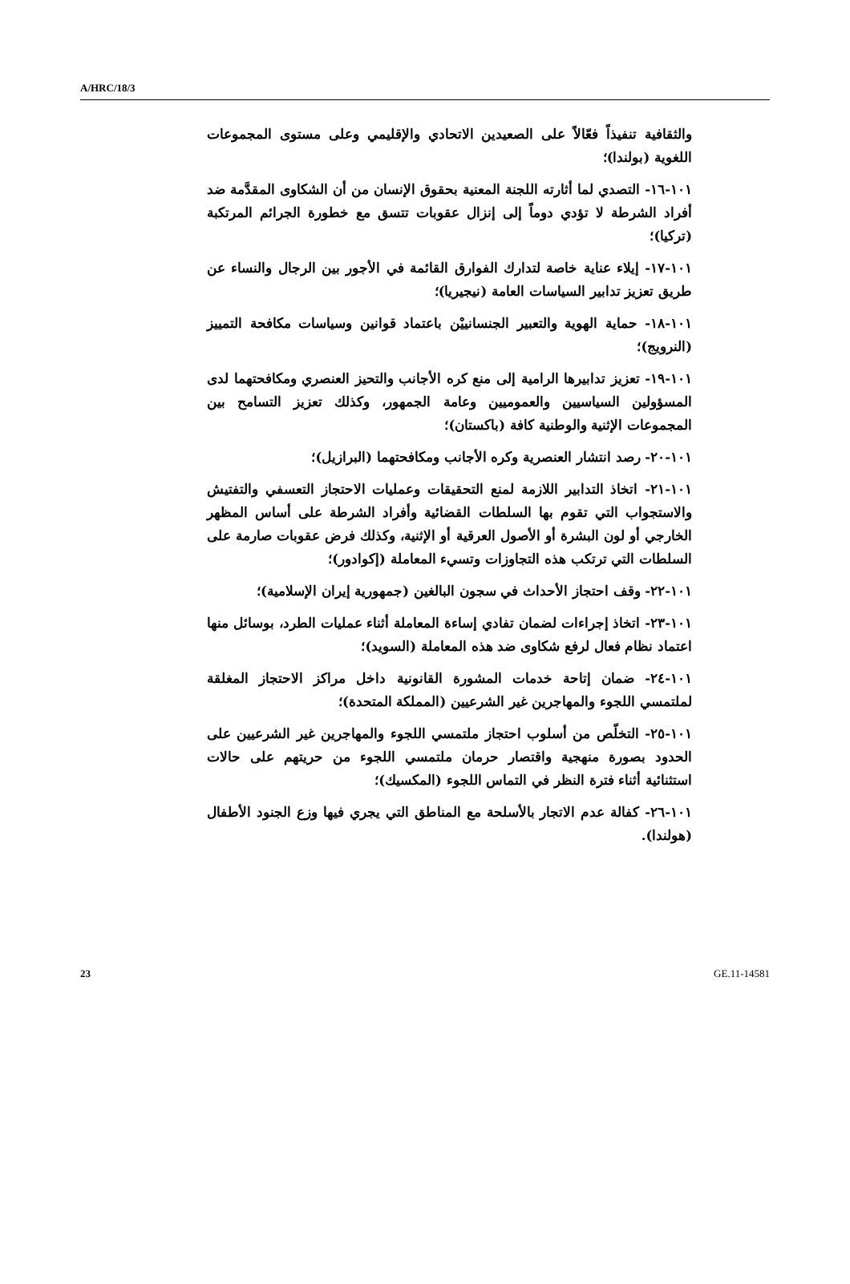A/HRC/18/3
والثقافية تنفيذاً فعّالاً على الصعيدين الاتحادي والإقليمي وعلى مستوى المجموعات اللغوية (بولندا)؛
١٠١-١٦- التصدي لما أثارته اللجنة المعنية بحقوق الإنسان من أن الشكاوى المقدَّمة ضد أفراد الشرطة لا تؤدي دوماً إلى إنزال عقوبات تتسق مع خطورة الجرائم المرتكبة (تركيا)؛
١٠١-١٧- إيلاء عناية خاصة لتدارك الفوارق القائمة في الأجور بين الرجال والنساء عن طريق تعزيز تدابير السياسات العامة (نيجيريا)؛
١٠١-١٨- حماية الهوية والتعبير الجنسانييْن باعتماد قوانين وسياسات مكافحة التمييز (النرويج)؛
١٠١-١٩- تعزيز تدابيرها الرامية إلى منع كره الأجانب والتحيز العنصري ومكافحتهما لدى المسؤولين السياسيين والعموميين وعامة الجمهور، وكذلك تعزيز التسامح بين المجموعات الإثنية والوطنية كافة (باكستان)؛
١٠١-٢٠- رصد انتشار العنصرية وكره الأجانب ومكافحتهما (البرازيل)؛
١٠١-٢١- اتخاذ التدابير اللازمة لمنع التحقيقات وعمليات الاحتجاز التعسفي والتفتيش والاستجواب التي تقوم بها السلطات القضائية وأفراد الشرطة على أساس المظهر الخارجي أو لون البشرة أو الأصول العرقية أو الإثنية، وكذلك فرض عقوبات صارمة على السلطات التي ترتكب هذه التجاوزات وتسيء المعاملة (إكوادور)؛
١٠١-٢٢- وقف احتجاز الأحداث في سجون البالغين (جمهورية إيران الإسلامية)؛
١٠١-٢٣- اتخاذ إجراءات لضمان تفادي إساءة المعاملة أثناء عمليات الطرد، بوسائل منها اعتماد نظام فعال لرفع شكاوى ضد هذه المعاملة (السويد)؛
١٠١-٢٤- ضمان إتاحة خدمات المشورة القانونية داخل مراكز الاحتجاز المغلقة لملتمسي اللجوء والمهاجرين غير الشرعيين (المملكة المتحدة)؛
١٠١-٢٥- التخلّص من أسلوب احتجاز ملتمسي اللجوء والمهاجرين غير الشرعيين على الحدود بصورة منهجية واقتصار حرمان ملتمسي اللجوء من حريتهم على حالات استثنائية أثناء فترة النظر في التماس اللجوء (المكسيك)؛
١٠١-٢٦- كفالة عدم الاتجار بالأسلحة مع المناطق التي يجري فيها وزع الجنود الأطفال (هولندا).
23 GE.11-14581